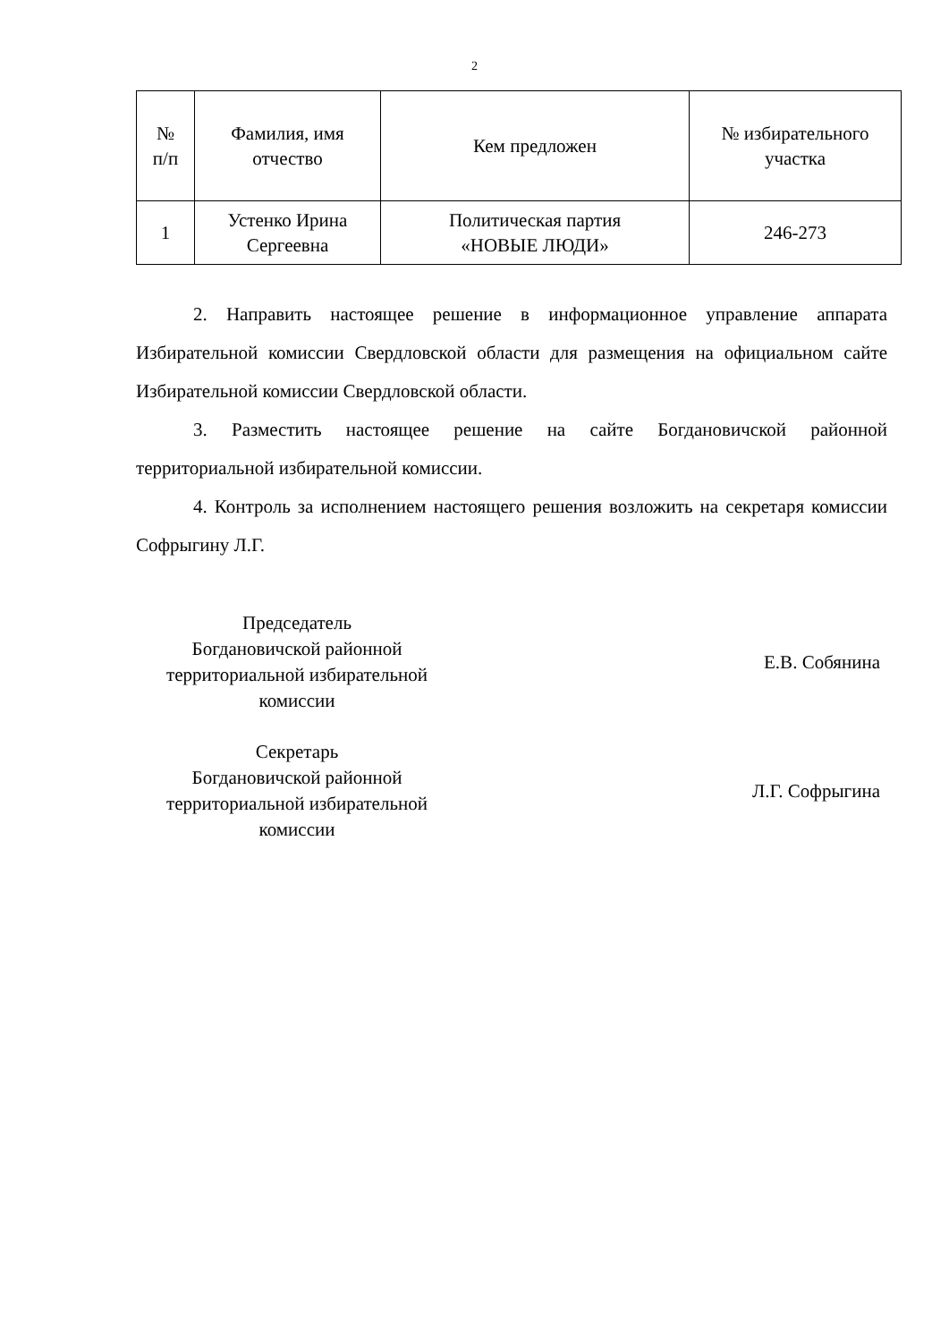2
| № п/п | Фамилия, имя отчество | Кем предложен | № избирательного участка |
| --- | --- | --- | --- |
| 1 | Устенко Ирина Сергеевна | Политическая партия «НОВЫЕ ЛЮДИ» | 246-273 |
2. Направить настоящее решение в информационное управление аппарата Избирательной комиссии Свердловской области для размещения на официальном сайте Избирательной комиссии Свердловской области.
3. Разместить настоящее решение на сайте Богдановичской районной территориальной избирательной комиссии.
4. Контроль за исполнением настоящего решения возложить на секретаря комиссии Софрыгину Л.Г.
Председатель
Богдановичской районной
территориальной избирательной
комиссии
Е.В. Собянина
Секретарь
Богдановичской районной
территориальной избирательной
комиссии
Л.Г. Софрыгина